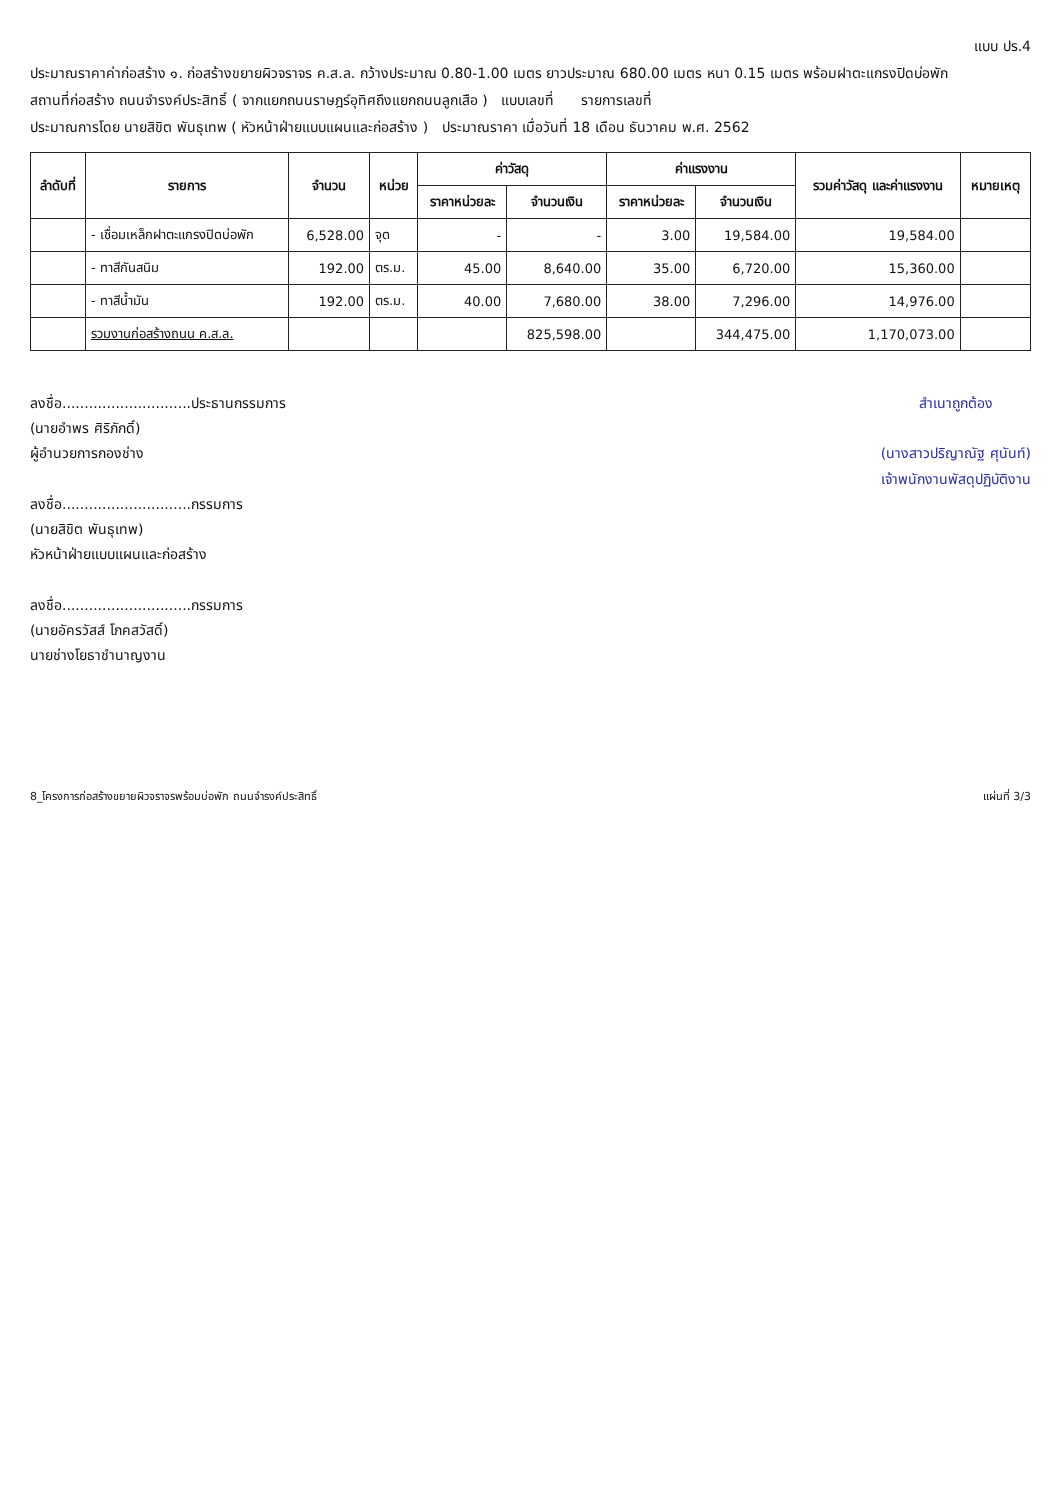แบบ ปร.4
ประมาณราคาค่าก่อสร้าง ๑. ก่อสร้างขยายผิวจราจร ค.ส.ล. กว้างประมาณ 0.80-1.00 เมตร ยาวประมาณ 680.00 เมตร หนา 0.15 เมตร พร้อมฝาตะแกรงปิดบ่อพัก
สถานที่ก่อสร้าง ถนนจำรงค์ประสิทธิ์ ( จากแยกถนนราษฎร์อุทิศถึงแยกถนนลูกเสือ ) แบบเลขที่ รายการเลขที่
ประมาณการโดย นายสิขิต พันธุเทพ ( หัวหน้าฝ่ายแบบแผนและก่อสร้าง ) ประมาณราคา เมื่อวันที่ 18 เดือน ธันวาคม พ.ศ. 2562
| ลำดับที่ | รายการ | จำนวน | หน่วย | ค่าวัสดุ | | ค่าแรงงาน | | รวมค่าวัสดุ และค่าแรงงาน | หมายเหตุ |
| --- | --- | --- | --- | --- | --- | --- | --- | --- | --- |
| | | | | ราคาหน่วยละ | จำนวนเงิน | ราคาหน่วยละ | จำนวนเงิน | | |
| | - เชื่อมเหล็กฝาตะแกรงปิดบ่อพัก | 6,528.00 | จุด | - | - | 3.00 | 19,584.00 | 19,584.00 | |
| | - ทาสีกันสนิม | 192.00 | ตร.ม. | 45.00 | 8,640.00 | 35.00 | 6,720.00 | 15,360.00 | |
| | - ทาสีน้ำมัน | 192.00 | ตร.ม. | 40.00 | 7,680.00 | 38.00 | 7,296.00 | 14,976.00 | |
| | รวมงานก่อสร้างถนน ค.ส.ล. | | | | 825,598.00 | | 344,475.00 | 1,170,073.00 | |
ลงชื่อ.............................ประธานกรรมการ
(นายอำพร ศิริภักดิ์)
ผู้อำนวยการกองช่าง
ลงชื่อ.............................กรรมการ
(นายสิขิต พันธุเทพ)
หัวหน้าฝ่ายแบบแผนและก่อสร้าง
ลงชื่อ.............................กรรมการ
(นายอัครวัสส์ โภคสวัสดิ์)
นายช่างโยธาชำนาญงาน
สำเนาถูกต้อง
(นางสาวปริญาณัฐ ศุนันท์)
เจ้าพนักงานพัสดุปฏิบัติงาน
8_โครงการก่อสร้างขยายผิวจราจรพร้อมบ่อพัก ถนนจำรงค์ประสิทธิ์ แผ่นที่ 3/3